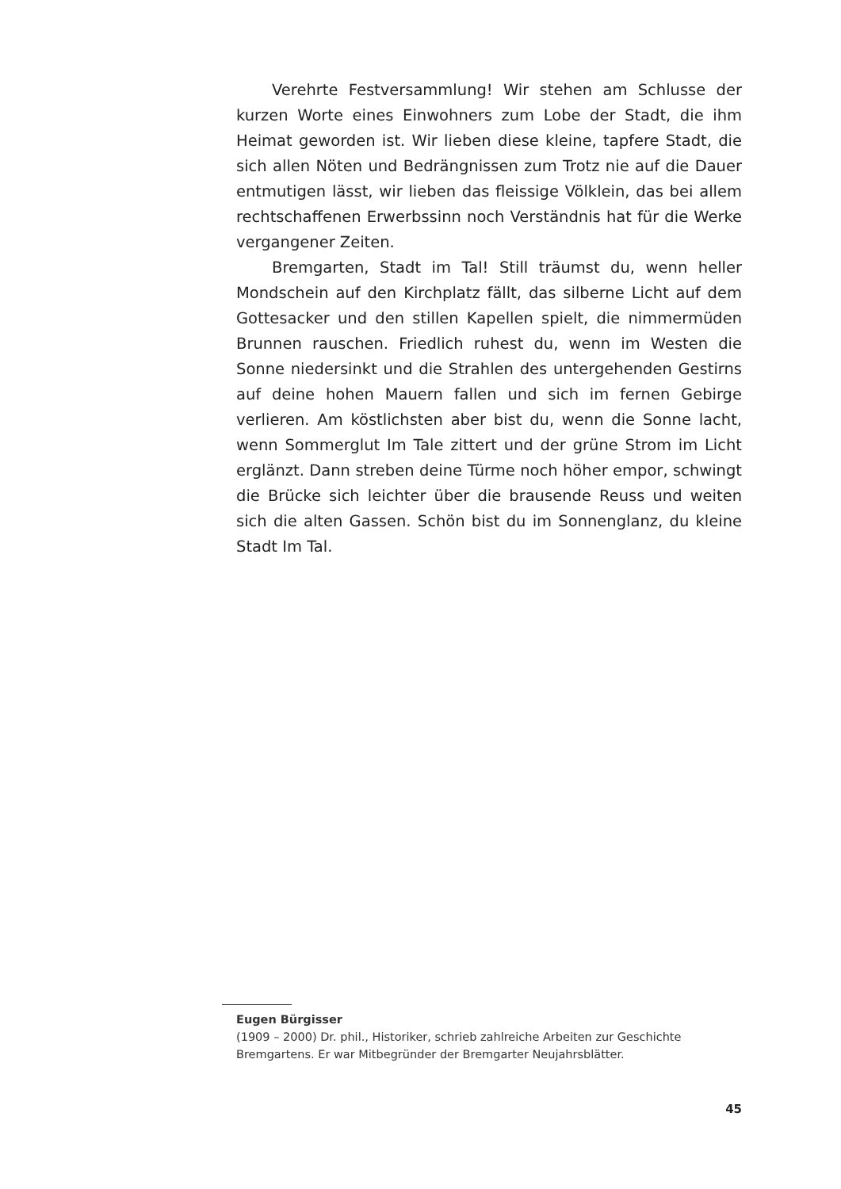Verehrte Festversammlung! Wir stehen am Schlusse der kurzen Worte eines Einwohners zum Lobe der Stadt, die ihm Heimat geworden ist. Wir lieben diese kleine, tapfere Stadt, die sich allen Nöten und Bedrängnissen zum Trotz nie auf die Dauer entmutigen lässt, wir lieben das fleissige Völklein, das bei allem rechtschaffenen Erwerbssinn noch Verständnis hat für die Werke vergangener Zeiten.
Bremgarten, Stadt im Tal! Still träumst du, wenn heller Mondschein auf den Kirchplatz fällt, das silberne Licht auf dem Gottesacker und den stillen Kapellen spielt, die nimmermüden Brunnen rauschen. Friedlich ruhest du, wenn im Westen die Sonne niedersinkt und die Strahlen des untergehenden Gestirns auf deine hohen Mauern fallen und sich im fernen Gebirge verlieren. Am köstlichsten aber bist du, wenn die Sonne lacht, wenn Sommerglut Im Tale zittert und der grüne Strom im Licht erglänzt. Dann streben deine Türme noch höher empor, schwingt die Brücke sich leichter über die brausende Reuss und weiten sich die alten Gassen. Schön bist du im Sonnenglanz, du kleine Stadt Im Tal.
Eugen Bürgisser
(1909 – 2000) Dr. phil., Historiker, schrieb zahlreiche Arbeiten zur Geschichte Bremgartens. Er war Mitbegründer der Bremgarter Neujahrsblätter.
45